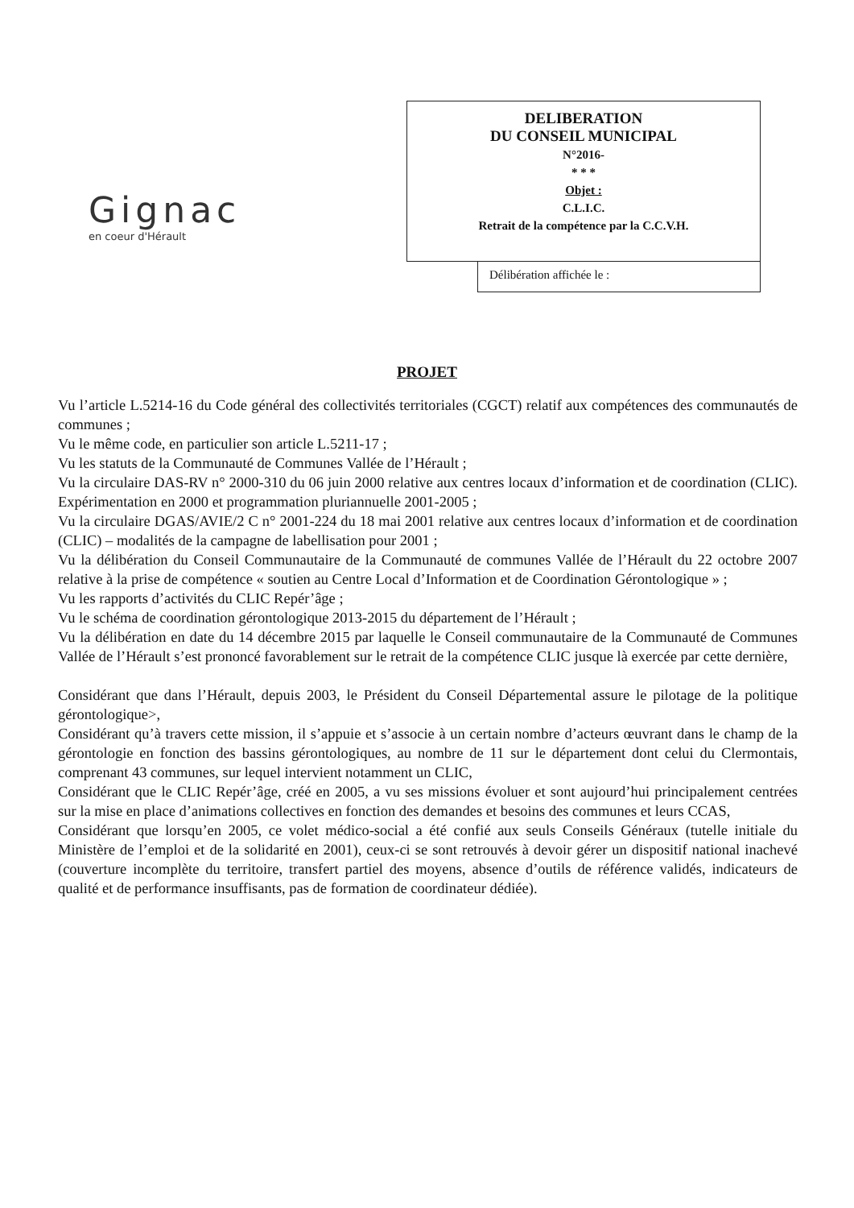Gignac
en coeur d'Hérault
DELIBERATION
DU CONSEIL MUNICIPAL
N°2016-
* * *
Objet :
C.L.I.C.
Retrait de la compétence par la C.C.V.H.
Délibération affichée le :
PROJET
Vu l’article L.5214-16 du Code général des collectivités territoriales (CGCT) relatif aux compétences des communautés de communes ;
Vu le même code, en particulier son article L.5211-17 ;
Vu les statuts de la Communauté de Communes Vallée de l’Hérault ;
Vu la circulaire DAS-RV n° 2000-310 du 06 juin 2000 relative aux centres locaux d’information et de coordination (CLIC). Expérimentation en 2000 et programmation pluriannuelle 2001-2005 ;
Vu la circulaire DGAS/AVIE/2 C n° 2001-224 du 18 mai 2001 relative aux centres locaux d’information et de coordination (CLIC) – modalités de la campagne de labellisation pour 2001 ;
Vu la délibération du Conseil Communautaire de la Communauté de communes Vallée de l’Hérault du 22 octobre 2007 relative à la prise de compétence « soutien au Centre Local d’Information et de Coordination Gérontologique » ;
Vu les rapports d’activités du CLIC Repér’âge ;
Vu le schéma de coordination gérontologique 2013-2015 du département de l’Hérault ;
Vu la délibération en date du 14 décembre 2015 par laquelle le Conseil communautaire de la Communauté de Communes Vallée de l’Hérault s’est prononcé favorablement sur le retrait de la compétence CLIC jusque là exercée par cette dernière,
Considérant que dans l’Hérault, depuis 2003, le Président du Conseil Départemental assure le pilotage de la politique gérontologique>,
Considérant qu’à travers cette mission, il s’appuie et s’associe à un certain nombre d’acteurs œuvrant dans le champ de la gérontologie en fonction des bassins gérontologiques, au nombre de 11 sur le département dont celui du Clermontais, comprenant 43 communes, sur lequel intervient notamment un CLIC,
Considérant que le CLIC Repér’âge, créé en 2005, a vu ses missions évoluer et sont aujourd’hui principalement centrées sur la mise en place d’animations collectives en fonction des demandes et besoins des communes et leurs CCAS,
Considérant que lorsqu’en 2005, ce volet médico-social a été confié aux seuls Conseils Généraux (tutelle initiale du Ministère de l’emploi et de la solidarité en 2001), ceux-ci se sont retrouvés à devoir gérer un dispositif national inachevé (couverture incomplète du territoire, transfert partiel des moyens, absence d’outils de référence validés, indicateurs de qualité et de performance insuffisants, pas de formation de coordinateur dédiée).